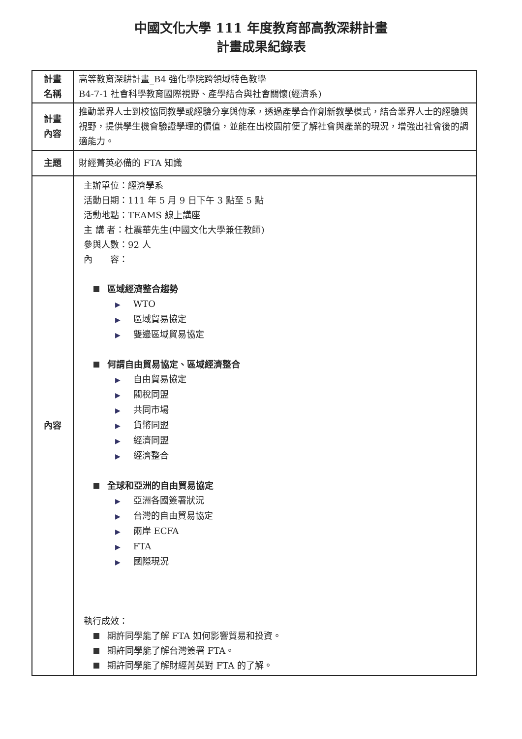中國文化大學 111 年度教育部高教深耕計畫
計畫成果紀錄表
| 計畫 名稱 | 高等教育深耕計畫_B4 強化學院跨領域特色教學 B4-7-1 社會科學教育國際視野、產學結合與社會關懷(經濟系) |
| 計畫 內容 | 推動業界人士到校協同教學或經驗分享與傳承，透過產學合作創新教學模式，結合業界人士的經驗與視野，提供學生機會驗證學理的價值，並能在出校園前便了解社會與產業的現況，增強出社會後的調適能力。 |
| 主題 | 財經菁英必備的 FTA 知識 |
| 內容 | 主辦單位：經濟學系 活動日期：111 年 5 月 9 日下午 3 點至 5 點 活動地點：TEAMS 線上講座 主 講 者：杜震華先生(中國文化大學兼任教師) 參與人數：92 人 內 容： 區域經濟整合趨勢 ▶ WTO ▶ 區域貿易協定 ▶ 雙邊區域貿易協定 何謂自由貿易協定、區域經濟整合 ▶ 自由貿易協定 ▶ 關稅同盟 ▶ 共同市場 ▶ 貨幣同盟 ▶ 經濟同盟 ▶ 經濟整合 全球和亞洲的自由貿易協定 ▶ 亞洲各國簽署狀況 ▶ 台灣的自由貿易協定 ▶ 兩岸 ECFA ▶ FTA ▶ 國際現況 執行成效： 期許同學能了解 FTA 如何影響貿易和投資。 期許同學能了解台灣簽署 FTA。 期許同學能了解財經菁英對 FTA 的了解。 |